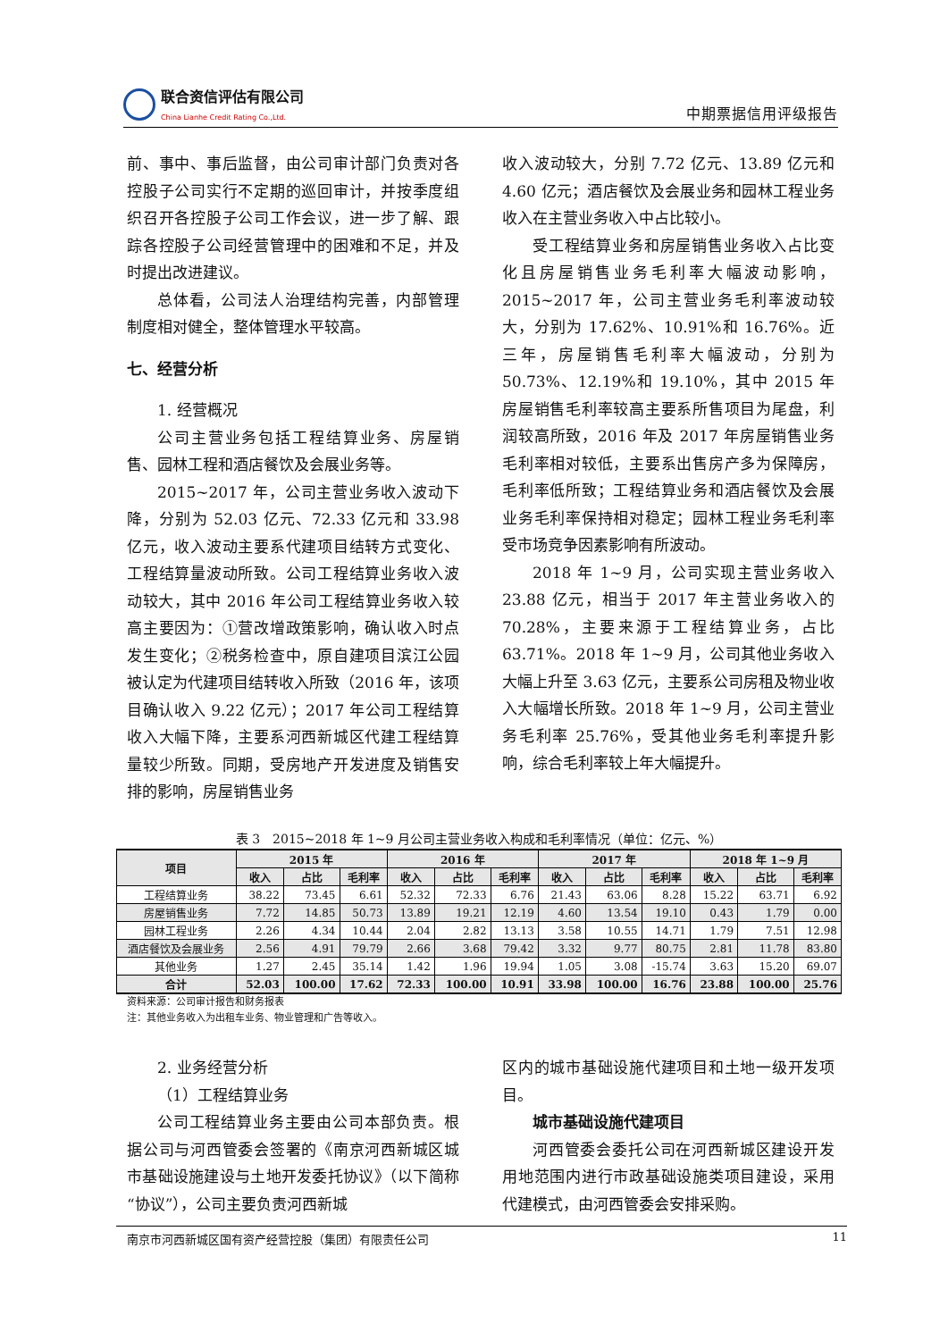联合资信评估有限公司
China Lianhe Credit Rating Co.,Ltd.
中期票据信用评级报告
前、事中、事后监督，由公司审计部门负责对各控股子公司实行不定期的巡回审计，并按季度组织召开各控股子公司工作会议，进一步了解、跟踪各控股子公司经营管理中的困难和不足，并及时提出改进建议。
总体看，公司法人治理结构完善，内部管理制度相对健全，整体管理水平较高。
七、经营分析
1. 经营概况
公司主营业务包括工程结算业务、房屋销售、园林工程和酒店餐饮及会展业务等。
2015~2017 年，公司主营业务收入波动下降，分别为 52.03 亿元、72.33 亿元和 33.98 亿元，收入波动主要系代建项目结转方式变化、工程结算量波动所致。公司工程结算业务收入波动较大，其中 2016 年公司工程结算业务收入较高主要因为：①营改增政策影响，确认收入时点发生变化；②税务检查中，原自建项目滨江公园被认定为代建项目结转收入所致（2016 年，该项目确认收入 9.22 亿元）；2017 年公司工程结算收入大幅下降，主要系河西新城区代建工程结算量较少所致。同期，受房地产开发进度及销售安排的影响，房屋销售业务
收入波动较大，分别 7.72 亿元、13.89 亿元和 4.60 亿元；酒店餐饮及会展业务和园林工程业务收入在主营业务收入中占比较小。
受工程结算业务和房屋销售业务收入占比变化且房屋销售业务毛利率大幅波动影响，2015~2017 年，公司主营业务毛利率波动较大，分别为 17.62%、10.91%和 16.76%。近三年，房屋销售毛利率大幅波动，分别为 50.73%、12.19%和 19.10%，其中 2015 年房屋销售毛利率较高主要系所售项目为尾盘，利润较高所致，2016 年及 2017 年房屋销售业务毛利率相对较低，主要系出售房产多为保障房，毛利率低所致；工程结算业务和酒店餐饮及会展业务毛利率保持相对稳定；园林工程业务毛利率受市场竞争因素影响有所波动。
2018 年 1~9 月，公司实现主营业务收入 23.88 亿元，相当于 2017 年主营业务收入的 70.28%，主要来源于工程结算业务，占比 63.71%。2018 年 1~9 月，公司其他业务收入大幅上升至 3.63 亿元，主要系公司房租及物业收入大幅增长所致。2018 年 1~9 月，公司主营业务毛利率 25.76%，受其他业务毛利率提升影响，综合毛利率较上年大幅提升。
表 3　2015~2018 年 1~9 月公司主营业务收入构成和毛利率情况（单位：亿元、%）
| 项目 | 2015 年 | | | 2016 年 | | | 2017 年 | | | 2018 年 1~9 月 | | |
| --- | --- | --- | --- | --- | --- | --- | --- | --- | --- | --- | --- | --- |
| | 收入 | 占比 | 毛利率 | 收入 | 占比 | 毛利率 | 收入 | 占比 | 毛利率 | 收入 | 占比 | 毛利率 |
| 工程结算业务 | 38.22 | 73.45 | 6.61 | 52.32 | 72.33 | 6.76 | 21.43 | 63.06 | 8.28 | 15.22 | 63.71 | 6.92 |
| 房屋销售业务 | 7.72 | 14.85 | 50.73 | 13.89 | 19.21 | 12.19 | 4.60 | 13.54 | 19.10 | 0.43 | 1.79 | 0.00 |
| 园林工程业务 | 2.26 | 4.34 | 10.44 | 2.04 | 2.82 | 13.13 | 3.58 | 10.55 | 14.71 | 1.79 | 7.51 | 12.98 |
| 酒店餐饮及会展业务 | 2.56 | 4.91 | 79.79 | 2.66 | 3.68 | 79.42 | 3.32 | 9.77 | 80.75 | 2.81 | 11.78 | 83.80 |
| 其他业务 | 1.27 | 2.45 | 35.14 | 1.42 | 1.96 | 19.94 | 1.05 | 3.08 | -15.74 | 3.63 | 15.20 | 69.07 |
| 合计 | 52.03 | 100.00 | 17.62 | 72.33 | 100.00 | 10.91 | 33.98 | 100.00 | 16.76 | 23.88 | 100.00 | 25.76 |
资料来源：公司审计报告和财务报表
注：其他业务收入为出租车业务、物业管理和广告等收入。
2. 业务经营分析
（1）工程结算业务
公司工程结算业务主要由公司本部负责。根据公司与河西管委会签署的《南京河西新城区城市基础设施建设与土地开发委托协议》（以下简称“协议”），公司主要负责河西新城
区内的城市基础设施代建项目和土地一级开发项目。
城市基础设施代建项目
河西管委会委托公司在河西新城区建设开发用地范围内进行市政基础设施类项目建设，采用代建模式，由河西管委会安排采购。
南京市河西新城区国有资产经营控股（集团）有限责任公司 11